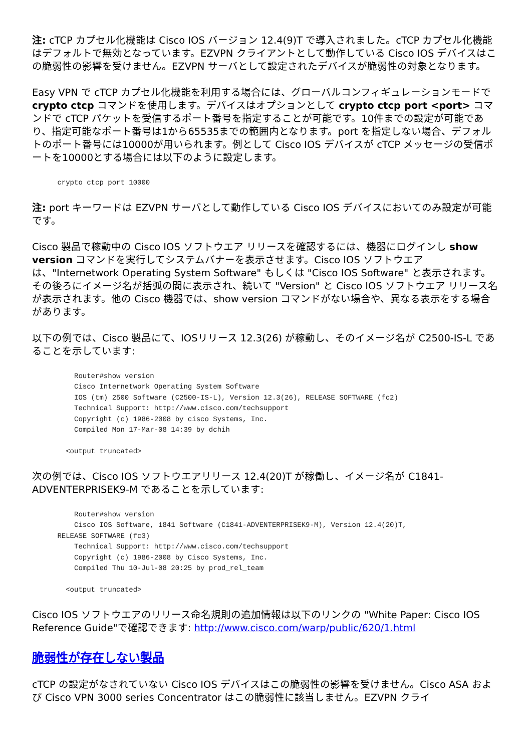注: cTCP カプセル化機能は Cisco IOS バージョン 12.4(9)T で導入されました。cTCP カプセル化機能はデフォルトで無効となっています。EZVPN クライアントとして動作している Cisco IOS デバイスはこの脆弱性の影響を受けません。EZVPN サーバとして設定されたデバイスが脆弱性の対象となります。
Easy VPN で cTCP カプセル化機能を利用する場合には、グローバルコンフィギュレーションモードで crypto ctcp コマンドを使用します。デバイスはオプションとして crypto ctcp port <port> コマンドで cTCP パケットを受信するポート番号を指定することが可能です。10件までの設定が可能であり、指定可能なポート番号は1から65535までの範囲内となります。port を指定しない場合、デフォルトのポート番号には10000が用いられます。例として Cisco IOS デバイスが cTCP メッセージの受信ポートを10000とする場合には以下のように設定します。
      crypto ctcp port 10000
注: port キーワードは EZVPN サーバとして動作している Cisco IOS デバイスにおいてのみ設定が可能です。
Cisco 製品で稼動中の Cisco IOS ソフトウエア リリースを確認するには、機器にログインし show version コマンドを実行してシステムバナーを表示させます。Cisco IOS ソフトウエアは、"Internetwork Operating System Software" もしくは "Cisco IOS Software" と表示されます。その後ろにイメージ名が括弧の間に表示され、続いて "Version" と Cisco IOS ソフトウエア リリース名が表示されます。他の Cisco 機器では、show version コマンドがない場合や、異なる表示をする場合があります。
以下の例では、Cisco 製品にて、IOSリリース 12.3(26) が稼動し、そのイメージ名が C2500-IS-L であることを示しています:
          Router#show version
          Cisco Internetwork Operating System Software
          IOS (tm) 2500 Software (C2500-IS-L), Version 12.3(26), RELEASE SOFTWARE (fc2)
          Technical Support: http://www.cisco.com/techsupport
          Copyright (c) 1986-2008 by cisco Systems, Inc.
          Compiled Mon 17-Mar-08 14:39 by dchih

        <output truncated>
次の例では、Cisco IOS ソフトウエアリリース 12.4(20)T が稼働し、イメージ名が C1841-ADVENTERPRISEK9-M であることを示しています:
          Router#show version
          Cisco IOS Software, 1841 Software (C1841-ADVENTERPRISEK9-M), Version 12.4(20)T,
      RELEASE SOFTWARE (fc3)
          Technical Support: http://www.cisco.com/techsupport
          Copyright (c) 1986-2008 by Cisco Systems, Inc.
          Compiled Thu 10-Jul-08 20:25 by prod_rel_team

        <output truncated>
Cisco IOS ソフトウエアのリリース命名規則の追加情報は以下のリンクの "White Paper: Cisco IOS Reference Guide"で確認できます: http://www.cisco.com/warp/public/620/1.html
脆弱性が存在しない製品
cTCP の設定がなされていない Cisco IOS デバイスはこの脆弱性の影響を受けません。Cisco ASA および Cisco VPN 3000 series Concentrator はこの脆弱性に該当しません。EZVPN クライ